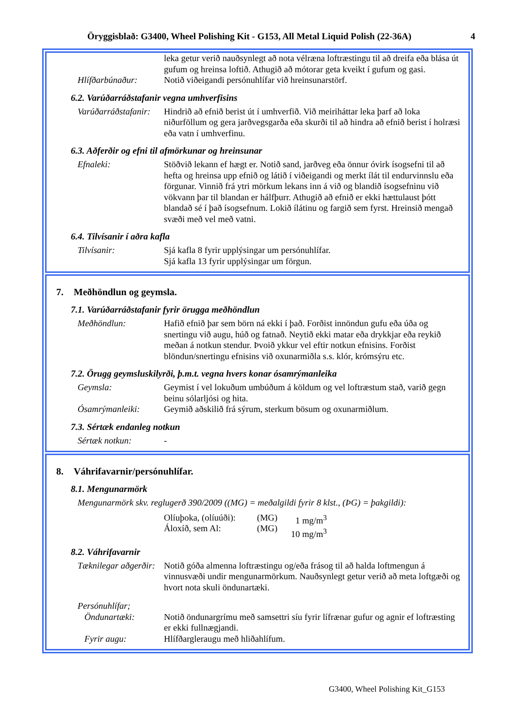Öryggisblað: G3400, Wheel Polishing Kit - G153, All Metal Liquid Polish (22-36A) 4
leka getur verið nauðsynlegt að nota vélræna loftræstingu til að dreifa eða blása út gufum og hreinsa loftið. Athugið að mótorar geta kveikt í gufum og gasi.
Hlífðarbúnaður: Notið viðeigandi persónuhlífar við hreinsunarstörf.
6.2. Varúðarráðstafanir vegna umhverfisins
Varúðarráðstafanir:
Hindrið að efnið berist út í umhverfið. Við meiriháttar leka þarf að loka niðurföllum og gera jarðvegsgarða eða skurði til að hindra að efnið berist í holræsi eða vatn í umhverfinu.
6.3. Aðferðir og efni til afmörkunar og hreinsunar
Efnaleki: Stöðvið lekann ef hægt er. Notið sand, jarðveg eða önnur óvirk ísogsefni til að hefta og hreinsa upp efnið og látið í viðeigandi og merkt ílát til endurvinnslu eða förgunar. Vinnið frá ytri mörkum lekans inn á við og blandið ísogsefninu við vökvann þar til blandan er hálfþurr. Athugið að efnið er ekki hættulaust þótt blandað sé í það ísogsefnum. Lokið ílátinu og fargið sem fyrst. Hreinsið mengað svæði með vel með vatni.
6.4. Tilvísanir í aðra kafla
Tilvísanir: Sjá kafla 8 fyrir upplýsingar um persónuhlífar.
Sjá kafla 13 fyrir upplýsingar um förgun.
7. Meðhöndlun og geymsla.
7.1. Varúðarráðstafanir fyrir örugga meðhöndlun
Meðhöndlun: Hafið efnið þar sem börn ná ekki í það. Forðist innöndun gufu eða úða og snertingu við augu, húð og fatnað. Neytið ekki matar eða drykkjar eða reykið meðan á notkun stendur. Þvoið ykkur vel eftir notkun efnisins. Forðist blöndun/snertingu efnisins við oxunarmiðla s.s. klór, krómsýru etc.
7.2. Örugg geymsluskilyrði, þ.m.t. vegna hvers konar ósamrýmanleika
Geymsla: Geymist í vel lokuðum umbúðum á köldum og vel loftræstum stað, varið gegn beinu sólarljósi og hita.
Ósamrýmanleiki: Geymið aðskilið frá sýrum, sterkum bösum og oxunarmiðlum.
7.3. Sértæk endanleg notkun
Sértæk notkun: -
8. Váhrifavarnir/persónuhlífar.
8.1. Mengunarmörk
Mengunarmörk skv. reglugerð 390/2009 ((MG) = meðalgildi fyrir 8 klst., (ÞG) = þakgildi):
Olíuþoka, (olíuúði):
Áloxíð, sem Al: (MG)
(MG) 1 mg/m<sup>3</sup>
10 mg/m<sup>3</sup>
8.2. Váhrifavarnir
Tæknilegar aðgerðir:
Notið góða almenna loftræstingu og/eða frásog til að halda loftmengun á vinnusvæði undir mengunarmörkum. Nauðsynlegt getur verið að meta loftgæði og hvort nota skuli öndunartæki.
Persónuhlífar;
Öndunartæki: Notið öndunargrímu með samsettri síu fyrir lífrænar gufur og agnir ef loftræsting er ekki fullnægjandi.
Fyrir augu: Hlífðargleraugu með hliðahlífum.
G3400, Wheel Polishing Kit_G153